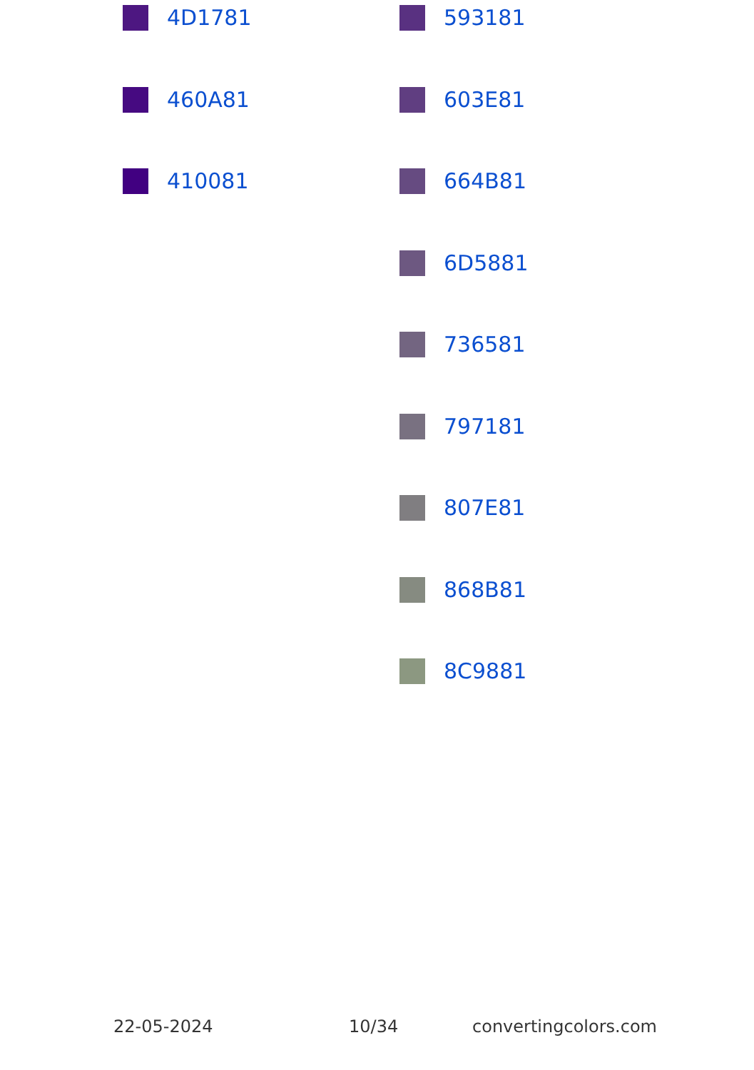4D1781
460A81
410081
593181
603E81
664B81
6D5881
736581
797181
807E81
868B81
8C9881
22-05-2024 10/34 convertingcolors.com